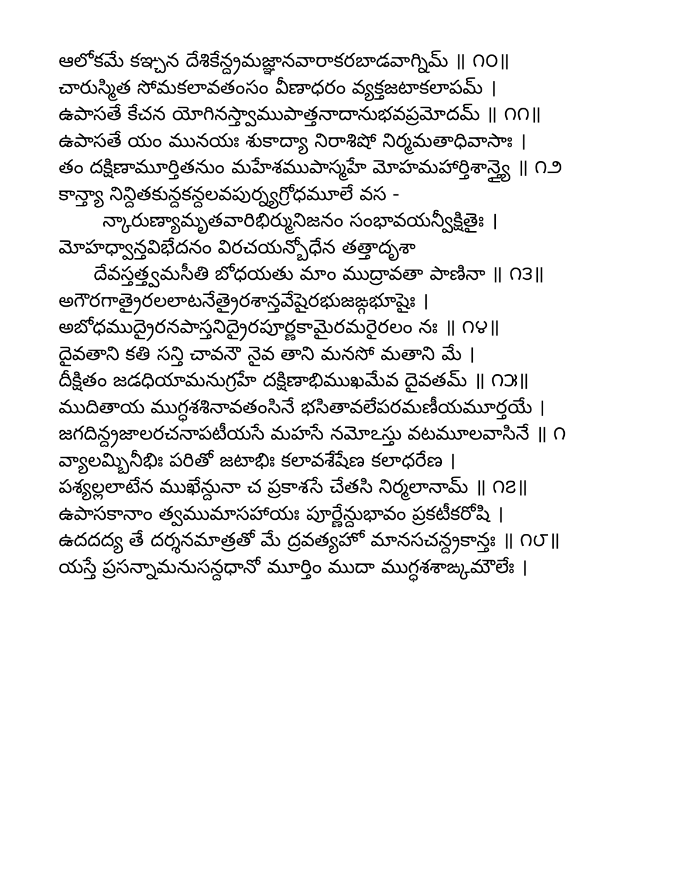ఆలోకమే కఞ్చన దేశికేన్ద్రమజ్ఞానవారాకరబాడవాగ్నిమ్ ॥ ౧౦॥
చారుస్మిత సోమకలావతంసం వీణాధరం వ్యక్తజటాకలాపమ్ ।
ఉపాసతే కేచన యోగినస్త్వాముపాత్తనాదానుభవప్రమోదమ్ ॥ ౧౧॥
ఉపాసతే యం మునయః శుకాద్యా నిరాశిషో నిర్మమతాధివాసాః ।
తం దక్షిణామూర్తితనుం మహేశముపాస్మహే మోహమహార్తిశాన్త్యై ॥ ౧౨
కాన్త్యా నిన్దితకున్దకన్దలవపుర్న్యగ్రోధమూలే వస -
న్కారుణ్యామృతవారిభిర్మునిజనం సంభావయన్వీక్షితైః ।
మోహధ్వాన్తవిభేదనం విరచయన్బోధేన తత్తాదృశా
దేవస్తత్త్వమసీతి బోధయతు మాం ముద్రావతా పాణినా ॥ ౧౩॥
అగౌరగాత్రైరలలాటనేత్రైరశాన్తవేషైరభుజఙ్గభూషైః ।
అబోధముద్రైరనపాస్తనిద్రైరపూర్ణకామైరమరైరలం నః ॥ ౧౪॥
దైవతాని కతి సన్తి చావనౌ నైవ తాని మనసో మతాని మే ।
దీక్షితం జడధియామనుగ్రహే దక్షిణాభిముఖమేవ దైవతమ్ ॥ ౧౫॥
ముదితాయ ముగ్ధశశినావతంసినే భసితావలేపరమణీయమూర్తయే ।
జగదిన్ద్రజాలరచనాపటీయసే మహసే నమోఽస్తు వటమూలవాసినే ॥ ౧
వ్యాలమ్బినీభిః పరితో జటాభిః కలావశేషేణ కలాధరేణ ।
పశ్యల్లలాటేన ముఖేన్దునా చ ప్రకాశసే చేతసి నిర్మలానామ్ ॥ ౧౭॥
ఉపాసకానాం త్వముమాసహాయః పూర్ణేన్దుభావం ప్రకటీకరోషి ।
ఉదదద్య తే దర్శనమాత్రతో మే ద్రవత్యహో మానసచన్ద్రకాన్తః ॥ ౧౮॥
యస్తే ప్రసన్నామనుసన్దధానో మూర్తిం ముదా ముగ్ధశశాఙ్కమౌలేః ।